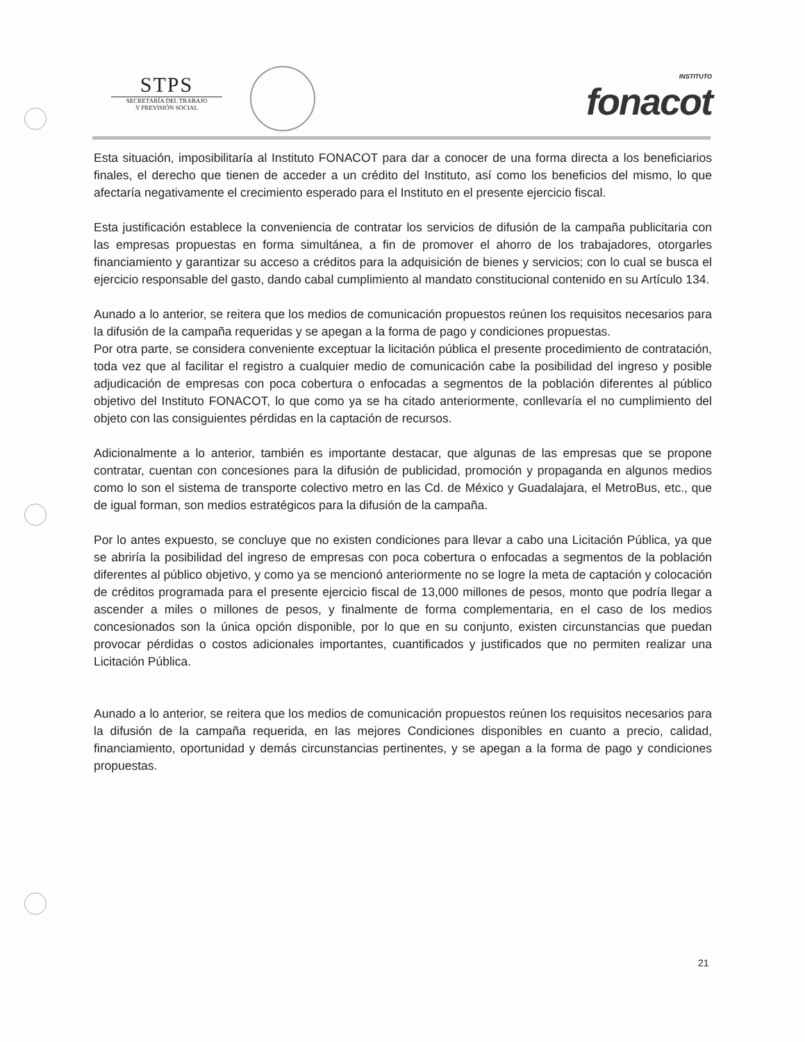STPS
SECRETARÍA DEL TRABAJO
Y PREVISIÓN SOCIAL
INSTITUTO
fonacot
Esta situación, imposibilitaría al Instituto FONACOT para dar a conocer de una forma directa a los beneficiarios finales, el derecho que tienen de acceder a un crédito del Instituto, así como los beneficios del mismo, lo que afectaría negativamente el crecimiento esperado para el Instituto en el presente ejercicio fiscal.
Esta justificación establece la conveniencia de contratar los servicios de difusión de la campaña publicitaria con las empresas propuestas en forma simultánea, a fin de promover el ahorro de los trabajadores, otorgarles financiamiento y garantizar su acceso a créditos para la adquisición de bienes y servicios; con lo cual se busca el ejercicio responsable del gasto, dando cabal cumplimiento al mandato constitucional contenido en su Artículo 134.
Aunado a lo anterior, se reitera que los medios de comunicación propuestos reúnen los requisitos necesarios para la difusión de la campaña requeridas y se apegan a la forma de pago y condiciones propuestas.
Por otra parte, se considera conveniente exceptuar la licitación pública el presente procedimiento de contratación, toda vez que al facilitar el registro a cualquier medio de comunicación cabe la posibilidad del ingreso y posible adjudicación de empresas con poca cobertura o enfocadas a segmentos de la población diferentes al público objetivo del Instituto FONACOT, lo que como ya se ha citado anteriormente, conllevaría el no cumplimiento del objeto con las consiguientes pérdidas en la captación de recursos.
Adicionalmente a lo anterior, también es importante destacar, que algunas de las empresas que se propone contratar, cuentan con concesiones para la difusión de publicidad, promoción y propaganda en algunos medios como lo son el sistema de transporte colectivo metro en las Cd. de México y Guadalajara, el MetroBus, etc., que de igual forman, son medios estratégicos para la difusión de la campaña.
Por lo antes expuesto, se concluye que no existen condiciones para llevar a cabo una Licitación Pública, ya que se abriría la posibilidad del ingreso de empresas con poca cobertura o enfocadas a segmentos de la población diferentes al público objetivo, y como ya se mencionó anteriormente no se logre la meta de captación y colocación de créditos programada para el presente ejercicio fiscal de 13,000 millones de pesos, monto que podría llegar a ascender a miles o millones de pesos, y finalmente de forma complementaria, en el caso de los medios concesionados son la única opción disponible, por lo que en su conjunto, existen circunstancias que puedan provocar pérdidas o costos adicionales importantes, cuantificados y justificados que no permiten realizar una Licitación Pública.
Aunado a lo anterior, se reitera que los medios de comunicación propuestos reúnen los requisitos necesarios para la difusión de la campaña requerida, en las mejores Condiciones disponibles en cuanto a precio, calidad, financiamiento, oportunidad y demás circunstancias pertinentes, y se apegan a la forma de pago y condiciones propuestas.
21